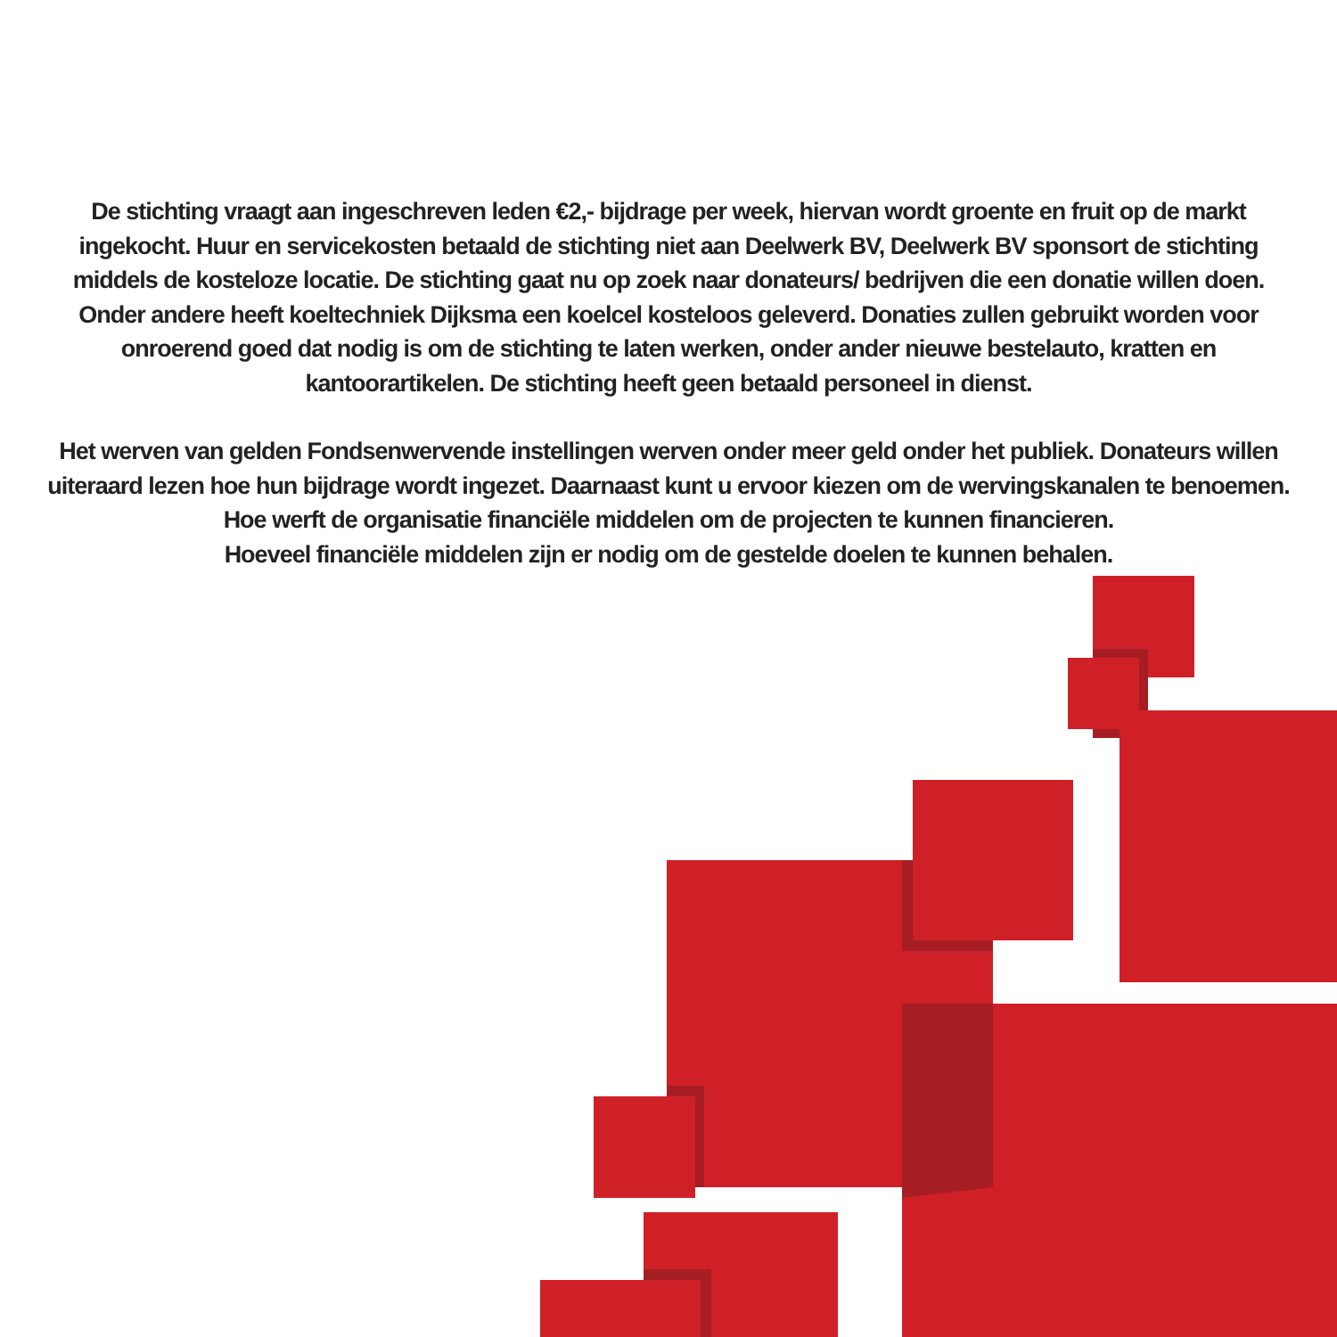De stichting vraagt aan ingeschreven leden €2,- bijdrage per week, hiervan wordt groente en fruit op de markt ingekocht. Huur en servicekosten betaald de stichting niet aan Deelwerk BV, Deelwerk BV sponsort de stichting middels de kosteloze locatie. De stichting gaat nu op zoek naar donateurs/ bedrijven die een donatie willen doen. Onder andere heeft koeltechniek Dijksma een koelcel kosteloos geleverd. Donaties zullen gebruikt worden voor onroerend goed dat nodig is om de stichting te laten werken, onder ander nieuwe bestelauto, kratten en kantoorartikelen. De stichting heeft geen betaald personeel in dienst.
Het werven van gelden Fondsenwervende instellingen werven onder meer geld onder het publiek. Donateurs willen uiteraard lezen hoe hun bijdrage wordt ingezet. Daarnaast kunt u ervoor kiezen om de wervingskanalen te benoemen. Hoe werft de organisatie financiële middelen om de projecten te kunnen financieren.
Hoeveel financiële middelen zijn er nodig om de gestelde doelen te kunnen behalen.